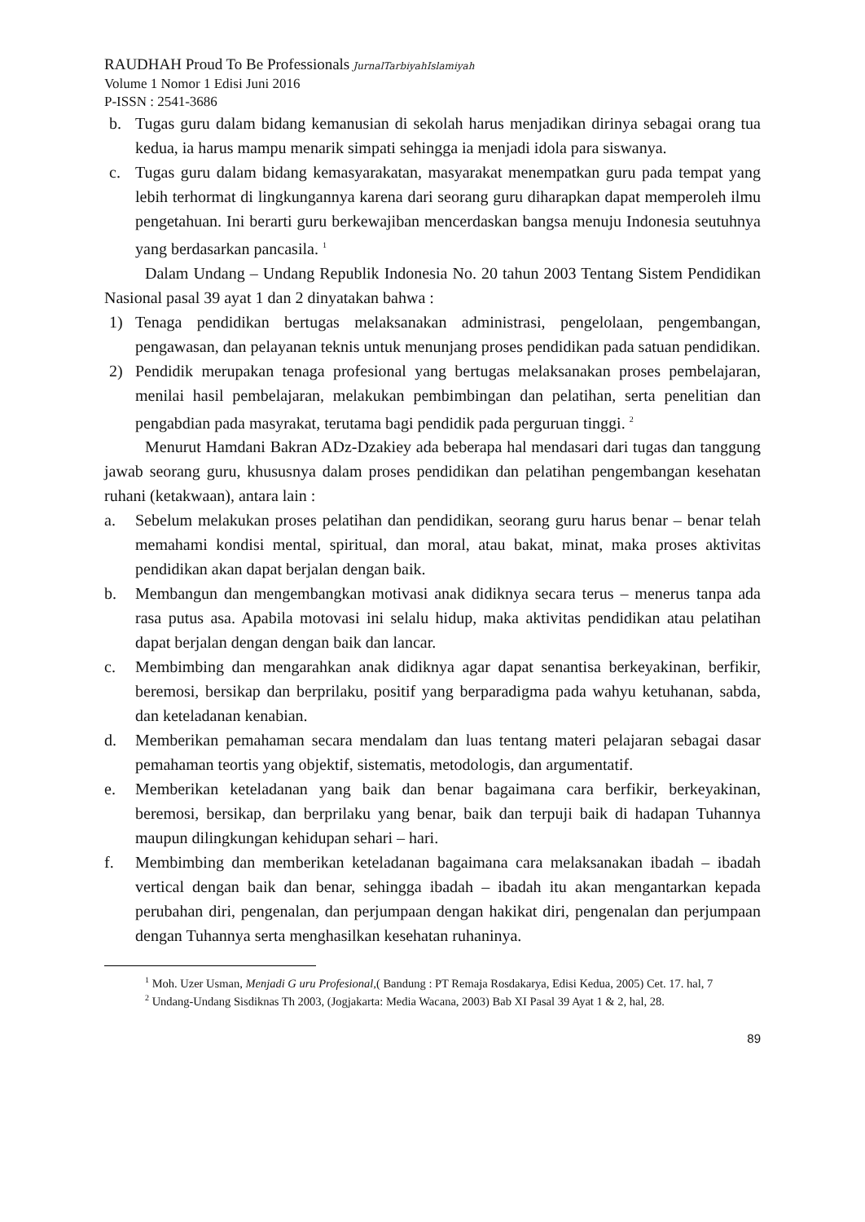RAUDHAH Proud To Be Professionals JurnalTarbiyahIslamiyah
Volume 1 Nomor 1 Edisi Juni 2016
P-ISSN : 2541-3686
b. Tugas guru dalam bidang kemanusian di sekolah harus menjadikan dirinya sebagai orang tua kedua, ia harus mampu menarik simpati sehingga ia menjadi idola para siswanya.
c. Tugas guru dalam bidang kemasyarakatan, masyarakat menempatkan guru pada tempat yang lebih terhormat di lingkungannya karena dari seorang guru diharapkan dapat memperoleh ilmu pengetahuan. Ini berarti guru berkewajiban mencerdaskan bangsa menuju Indonesia seutuhnya yang berdasarkan pancasila. <sup>1</sup>
Dalam Undang – Undang Republik Indonesia No. 20 tahun 2003 Tentang Sistem Pendidikan Nasional pasal 39 ayat 1 dan 2 dinyatakan bahwa :
1) Tenaga pendidikan bertugas melaksanakan administrasi, pengelolaan, pengembangan, pengawasan, dan pelayanan teknis untuk menunjang proses pendidikan pada satuan pendidikan.
2) Pendidik merupakan tenaga profesional yang bertugas melaksanakan proses pembelajaran, menilai hasil pembelajaran, melakukan pembimbingan dan pelatihan, serta penelitian dan pengabdian pada masyrakat, terutama bagi pendidik pada perguruan tinggi. <sup>2</sup>
Menurut Hamdani Bakran ADz-Dzakiey ada beberapa hal mendasari dari tugas dan tanggung jawab seorang guru, khususnya dalam proses pendidikan dan pelatihan pengembangan kesehatan ruhani (ketakwaan), antara lain :
a. Sebelum melakukan proses pelatihan dan pendidikan, seorang guru harus benar – benar telah memahami kondisi mental, spiritual, dan moral, atau bakat, minat, maka proses aktivitas pendidikan akan dapat berjalan dengan baik.
b. Membangun dan mengembangkan motivasi anak didiknya secara terus – menerus tanpa ada rasa putus asa. Apabila motovasi ini selalu hidup, maka aktivitas pendidikan atau pelatihan dapat berjalan dengan dengan baik dan lancar.
c. Membimbing dan mengarahkan anak didiknya agar dapat senantisa berkeyakinan, berfikir, beremosi, bersikap dan berprilaku, positif yang berparadigma pada wahyu ketuhanan, sabda, dan keteladanan kenabian.
d. Memberikan pemahaman secara mendalam dan luas tentang materi pelajaran sebagai dasar pemahaman teortis yang objektif, sistematis, metodologis, dan argumentatif.
e. Memberikan keteladanan yang baik dan benar bagaimana cara berfikir, berkeyakinan, beremosi, bersikap, dan berprilaku yang benar, baik dan terpuji baik di hadapan Tuhannya maupun dilingkungan kehidupan sehari – hari.
f. Membimbing dan memberikan keteladanan bagaimana cara melaksanakan ibadah – ibadah vertical dengan baik dan benar, sehingga ibadah – ibadah itu akan mengantarkan kepada perubahan diri, pengenalan, dan perjumpaan dengan hakikat diri, pengenalan dan perjumpaan dengan Tuhannya serta menghasilkan kesehatan ruhaninya.
<sup>1</sup> Moh. Uzer Usman, Menjadi G uru Profesional,( Bandung : PT Remaja Rosdakarya, Edisi Kedua, 2005) Cet. 17. hal, 7
<sup>2</sup> Undang-Undang Sisdiknas Th 2003, (Jogjakarta: Media Wacana, 2003) Bab XI Pasal 39 Ayat 1 & 2, hal, 28.
89